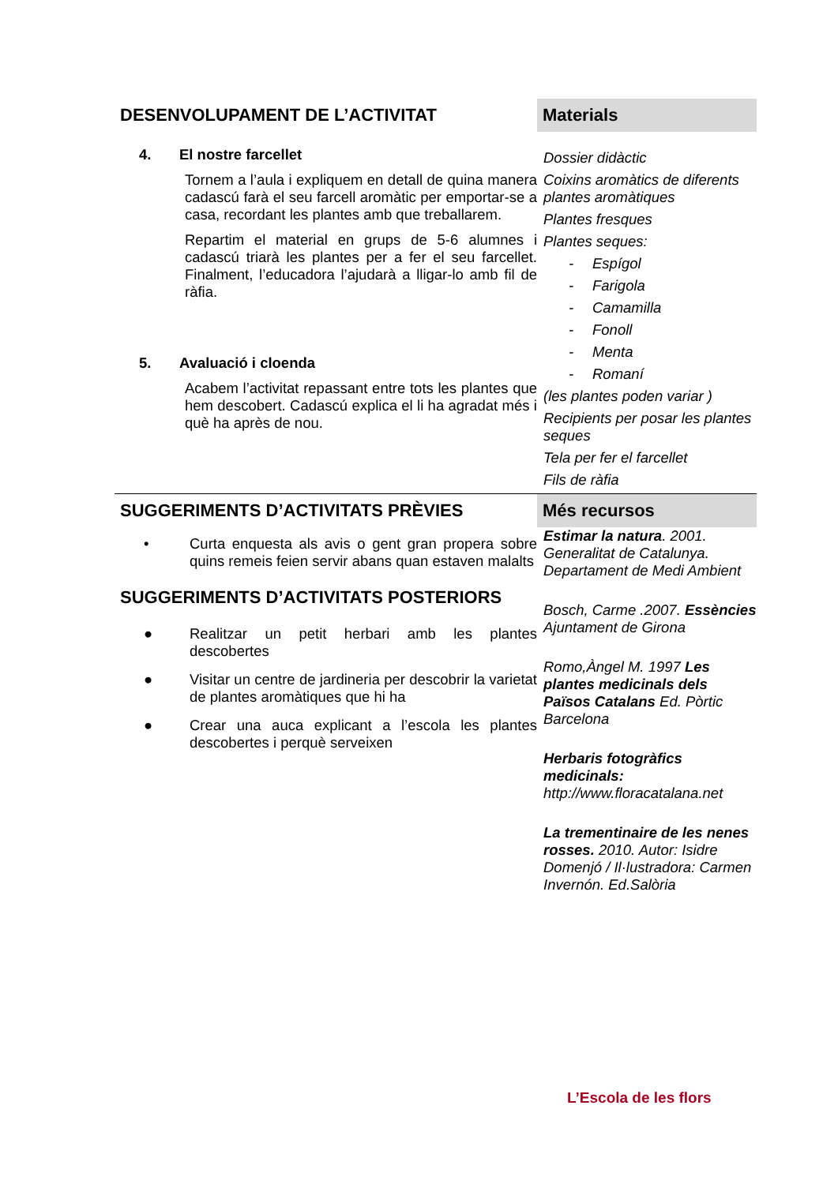DESENVOLUPAMENT DE L’ACTIVITAT
4. El nostre farcellet
Tornem a l’aula i expliquem en detall de quina manera cadascú farà el seu farcell aromàtic per emportar-se a casa, recordant les plantes amb que treballarem.
Repartim el material en grups de 5-6 alumnes i cadascú triarà les plantes per a fer el seu farcellet. Finalment, l’educadora l’ajudarà a lligar-lo amb fil de ràfia.
5. Avaluació i cloenda
Acabem l’activitat repassant entre tots les plantes que hem descobert. Cadascú explica el li ha agradat més i què ha après de nou.
Materials
Dossier didàctic
Coixins aromàtics de diferents plantes aromàtiques
Plantes fresques
Plantes seques:
- Espígol
- Farigola
- Camamilla
- Fonoll
- Menta
- Romaní
(les plantes poden variar )
Recipients per posar les plantes seques
Tela per fer el farcellet
Fils de ràfia
SUGGERIMENTS D’ACTIVITATS PRÈVIES
• Curta enquesta als avis o gent gran propera sobre quins remeis feien servir abans quan estaven malalts
SUGGERIMENTS D’ACTIVITATS POSTERIORS
● Realitzar un petit herbari amb les plantes descobertes
● Visitar un centre de jardineria per descobrir la varietat de plantes aromàtiques que hi ha
● Crear una auca explicant a l’escola les plantes descobertes i perquè serveixen
Més recursos
Estimar la natura. 2001. Generalitat de Catalunya. Departament de Medi Ambient
Bosch, Carme .2007. Essències Ajuntament de Girona
Romo,Àngel M. 1997 Les plantes medicinals dels Països Catalans Ed. Pòrtic Barcelona
Herbaris fotogràfics medicinals: http://www.floracatalana.net
La trementinaire de les nenes rosses. 2010. Autor: Isidre Domenjó / Il·lustradora: Carmen Invernón. Ed.Salòria
L’Escola de les flors